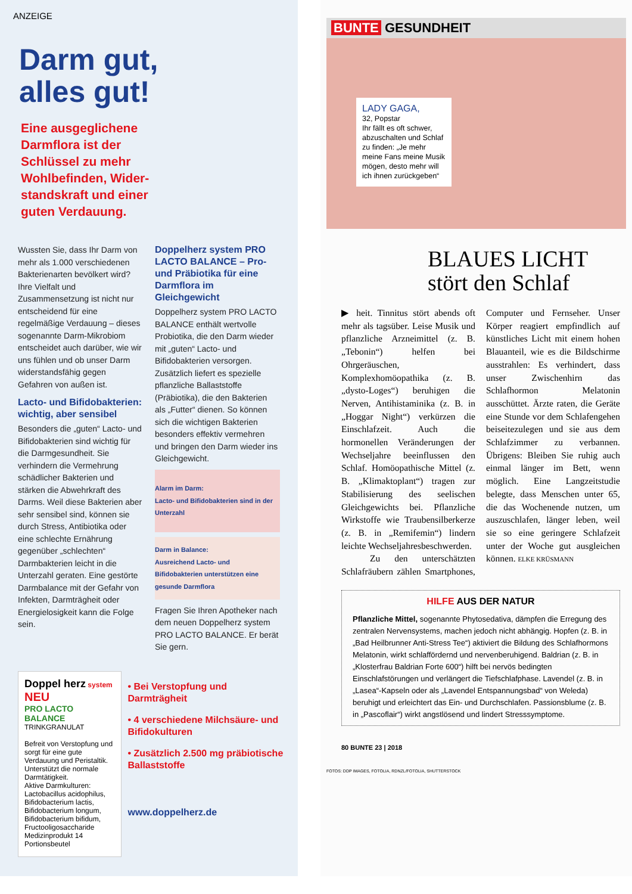ANZEIGE
Darm gut,
alles gut!
Eine ausgeglichene Darmflora ist der Schlüssel zu mehr Wohlbefinden, Wider­standskraft und einer guten Verdauung.
Wussten Sie, dass Ihr Darm von mehr als 1.000 verschiedenen Bakterienarten bevölkert wird? Ihre Vielfalt und Zusammensetzung ist nicht nur entscheidend für eine regelmäßige Verdauung – dieses sogenannte Darm-Mikrobiom entscheidet auch darüber, wie wir uns fühlen und ob unser Darm widerstandsfähig gegen Gefahren von außen ist.
Lacto- und Bifidobakterien: wichtig, aber sensibel
Besonders die „guten“ Lacto- und Bifidobakterien sind wichtig für die Darmgesundheit. Sie verhindern die Vermehrung schädlicher Bakterien und stärken die Abwehrkraft des Darms. Weil diese Bakterien aber sehr sensibel sind, können sie durch Stress, Antibiotika oder eine schlechte Ernährung gegenüber „schlechten“ Darmbakterien leicht in die Unterzahl geraten. Eine gestörte Darmbalance mit der Gefahr von Infekten, Darmträgheit oder Energielosigkeit kann die Folge sein.
Doppelherz system PRO LACTO BALANCE – Pro- und Präbiotika für eine Darmflora im Gleichgewicht
Doppelherz system PRO LACTO BALANCE enthält wertvolle Probiotika, die den Darm wieder mit „guten“ Lacto- und Bifidobakterien versorgen. Zusätzlich liefert es spezielle pflanzliche Ballaststoffe (Präbiotika), die den Bakterien als „Futter“ dienen. So können sich die wichtigen Bakterien besonders effektiv vermehren und bringen den Darm wieder ins Gleichgewicht.
Alarm im Darm:
Lacto- und Bifido­bakterien sind in der Unterzahl
Darm in Balance:
Ausreichend Lacto- und Bifidobakterien unterstützen eine gesunde Darmflora
Fragen Sie Ihren Apotheker nach dem neuen Doppelherz system PRO LACTO BALANCE. Er berät Sie gern.
Doppel herz system NEU
PRO LACTO BALANCE
TRINKGRANULAT
Befreit von Verstopfung und sorgt für eine gute Verdauung und Peristaltik. Unterstützt die normale Darmtätigkeit.
Aktive Darmkulturen: Lactobacillus acidophilus, Bifidobacterium lactis, Bifidobacterium longum, Bifidobacterium bifidum, Fructooligosaccharide
Medizinprodukt 14 Portionsbeutel
• Bei Verstopfung und Darmträgheit
• 4 verschiedene Milchsäure- und Bifidokulturen
• Zusätzlich 2.500 mg präbiotische Ballaststoffe
www.doppelherz.de
BUNTE GESUNDHEIT
LADY GAGA,
32, Popstar
Ihr fällt es oft schwer, abzuschalten und Schlaf zu finden: „Je mehr meine Fans meine Musik mögen, desto mehr will ich ihnen zurückgeben“
BLAUES LICHT
stört den Schlaf
▶ heit. Tinnitus stört abends oft mehr als tagsüber. Leise Musik und pflanzliche Arzneimittel (z. B. „Tebonin“) helfen bei Ohrgeräuschen, Komplexhomöopathika (z. B. „dysto-Loges“) beruhigen die Nerven, Antihistaminika (z. B. in „Hoggar Night“) verkürzen die Einschlafzeit. Auch die hormonellen Veränderungen der Wechseljahre beeinflussen den Schlaf. Homöopathische Mittel (z. B. „Klimaktoplant“) tragen zur Stabilisierung des seelischen Gleichgewichts bei. Pflanzliche Wirkstoffe wie Traubensilberkerze (z. B. in „Remifemin“) lindern leichte Wechseljahresbeschwerden.
Zu den unterschätzten Schlafräubern zählen Smartphones, Computer und Fernseher. Unser Körper reagiert empfindlich auf künstliches Licht mit einem hohen Blauanteil, wie es die Bildschirme ausstrahlen: Es verhindert, dass unser Zwischenhirn das Schlafhormon Melatonin ausschüttet. Ärzte raten, die Geräte eine Stunde vor dem Schlafengehen beiseitezulegen und sie aus dem Schlafzimmer zu verbannen. Übrigens: Bleiben Sie ruhig auch einmal länger im Bett, wenn möglich. Eine Langzeitstudie belegte, dass Menschen unter 65, die das Wochenende nutzen, um auszuschlafen, länger leben, weil sie so eine geringere Schlafzeit unter der Woche gut ausgleichen können. ELKE KRÜSMANN
HILFE AUS DER NATUR
Pflanzliche Mittel, sogenannte Phytosedativa, dämpfen die Erregung des zentralen Nervensystems, machen jedoch nicht abhängig. Hopfen (z. B. in „Bad Heilbrunner Anti-Stress Tee“) aktiviert die Bildung des Schlafhormons Melatonin, wirkt schlaffördernd und nervenberuhigend. Baldrian (z. B. in „Klosterfrau Baldrian Forte 600“) hilft bei nervös bedingten Einschlafstörungen und verlängert die Tiefschlafphase. Lavendel (z. B. in „Lasea“-Kapseln oder als „Lavendel Entspannungsbad“ von Weleda) beruhigt und erleichtert das Ein- und Durchschlafen. Passionsblume (z. B. in „Pascoflair“) wirkt angstlösend und lindert Stresssymptome.
80 BUNTE 23 | 2018
FOTOS: DDP IMAGES, FOTOLIA, RDNZL/FOTOLIA, SHUTTERSTOCK